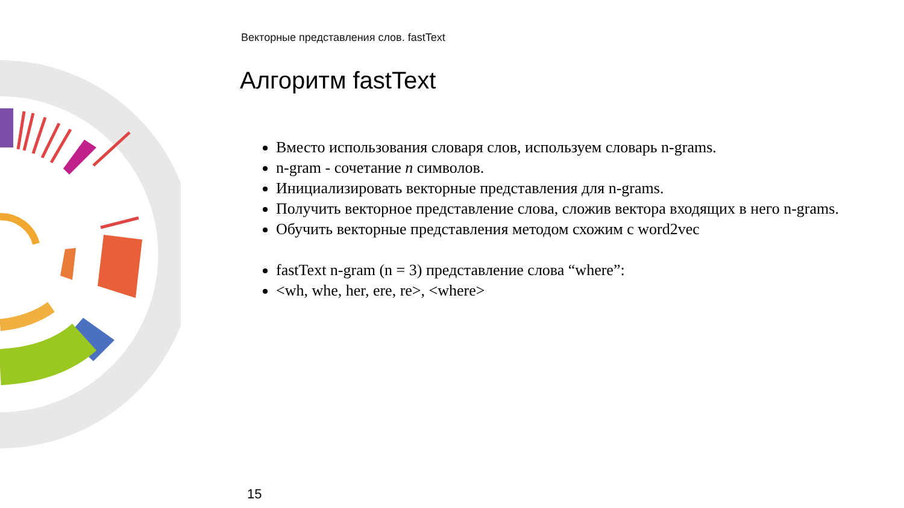Векторные представления слов. fastText
Алгоритм fastText
Вместо использования словаря слов, используем словарь n-grams.
n-gram - сочетание n символов.
Инициализировать векторные представления для n-grams.
Получить векторное представление слова, сложив вектора входящих в него n-grams.
Обучить векторные представления методом схожим с word2vec
fastText n-gram (n = 3) представление слова “where”:
<wh, whe, her, ere, re>, <where>
15